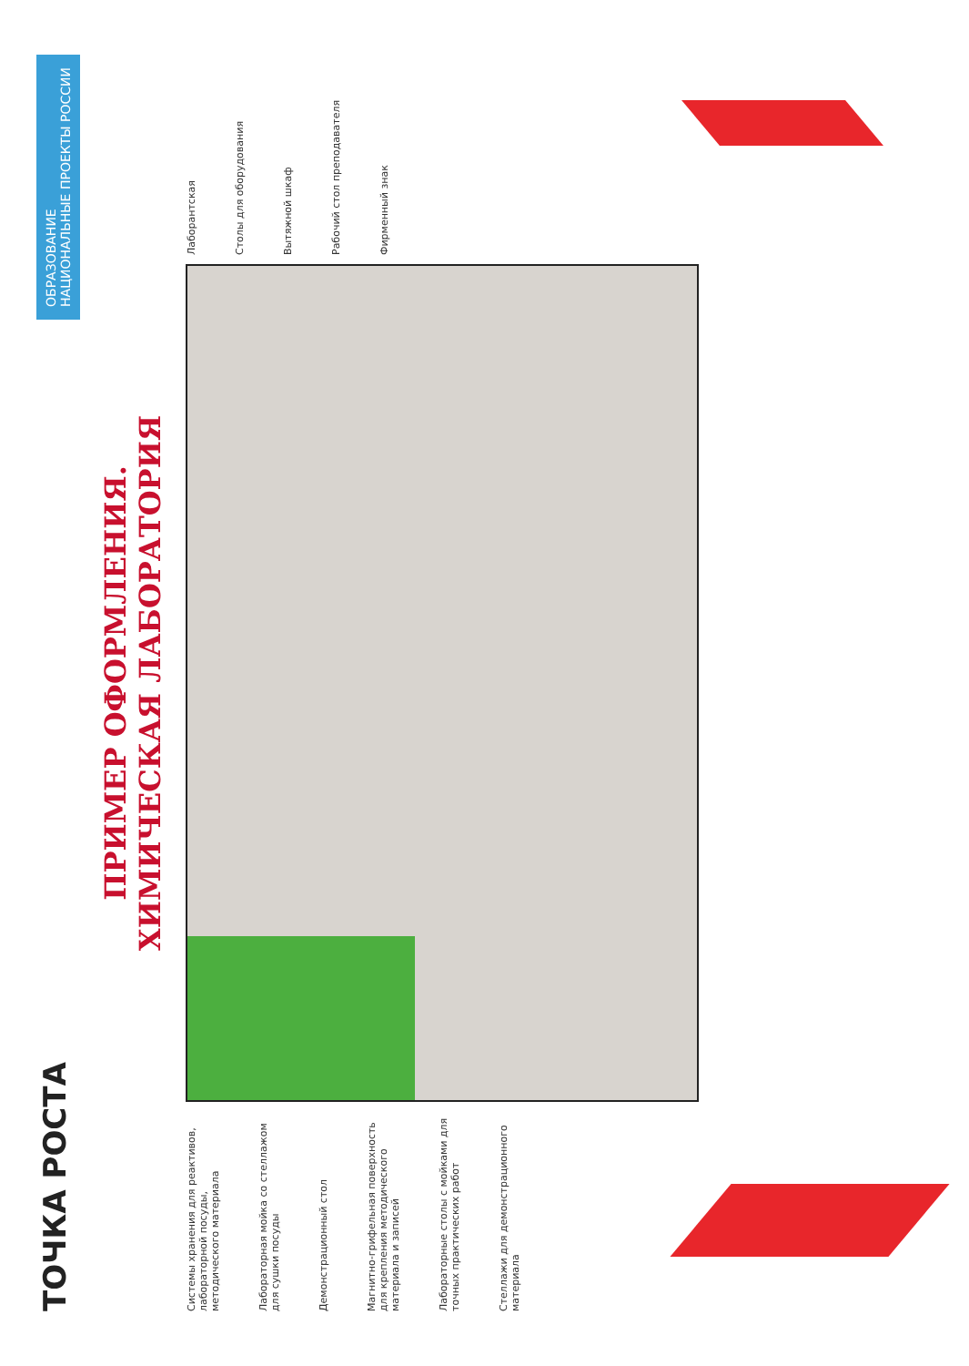ТОЧКА РОСТА
ОБРАЗОВАНИЕ
НАЦИОНАЛЬНЫЕ ПРОЕКТЫ РОССИИ
ПРИМЕР ОФОРМЛЕНИЯ.
ХИМИЧЕСКАЯ ЛАБОРАТОРИЯ
Системы хранения для реактивов, лабораторной посуды, методического материала
Лабораторная мойка со стеллажом для сушки посуды
Демонстрационный стол
Магнитно-грифельная поверхность для крепления методического материала и записей
Лабораторные столы с мойками для точных практических работ
Стеллажи для демонстрационного материала
Лаборантская
Столы для оборудования
Вытяжной шкаф
Рабочий стол преподавателя
Фирменный знак